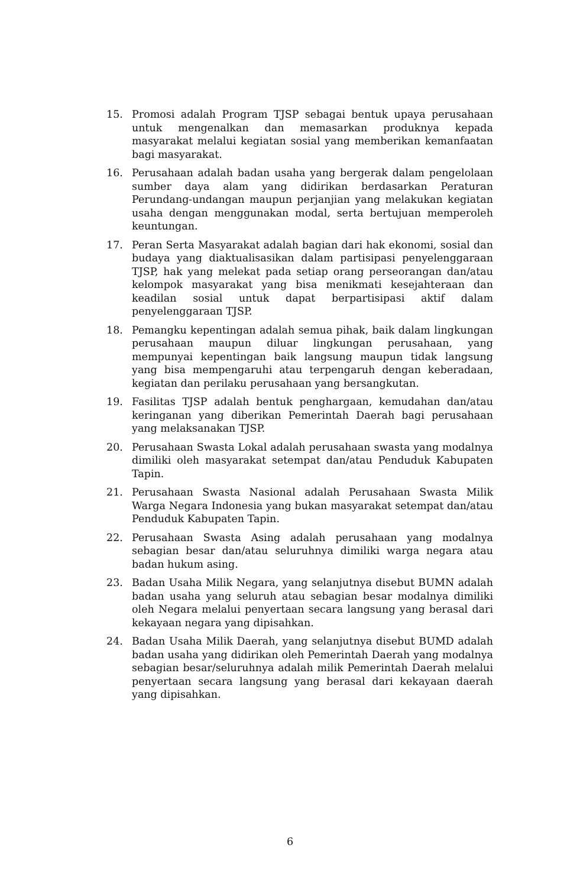15. Promosi adalah Program TJSP sebagai bentuk upaya perusahaan untuk mengenalkan dan memasarkan produknya kepada masyarakat melalui kegiatan sosial yang memberikan kemanfaatan bagi masyarakat.
16. Perusahaan adalah badan usaha yang bergerak dalam pengelolaan sumber daya alam yang didirikan berdasarkan Peraturan Perundang-undangan maupun perjanjian yang melakukan kegiatan usaha dengan menggunakan modal, serta bertujuan memperoleh keuntungan.
17. Peran Serta Masyarakat adalah bagian dari hak ekonomi, sosial dan budaya yang diaktualisasikan dalam partisipasi penyelenggaraan TJSP, hak yang melekat pada setiap orang perseorangan dan/atau kelompok masyarakat yang bisa menikmati kesejahteraan dan keadilan sosial untuk dapat berpartisipasi aktif dalam penyelenggaraan TJSP.
18. Pemangku kepentingan adalah semua pihak, baik dalam lingkungan perusahaan maupun diluar lingkungan perusahaan, yang mempunyai kepentingan baik langsung maupun tidak langsung yang bisa mempengaruhi atau terpengaruh dengan keberadaan, kegiatan dan perilaku perusahaan yang bersangkutan.
19. Fasilitas TJSP adalah bentuk penghargaan, kemudahan dan/atau keringanan yang diberikan Pemerintah Daerah bagi perusahaan yang melaksanakan TJSP.
20. Perusahaan Swasta Lokal adalah perusahaan swasta yang modalnya dimiliki oleh masyarakat setempat dan/atau Penduduk Kabupaten Tapin.
21. Perusahaan Swasta Nasional adalah Perusahaan Swasta Milik Warga Negara Indonesia yang bukan masyarakat setempat dan/atau Penduduk Kabupaten Tapin.
22. Perusahaan Swasta Asing adalah perusahaan yang modalnya sebagian besar dan/atau seluruhnya dimiliki warga negara atau badan hukum asing.
23. Badan Usaha Milik Negara, yang selanjutnya disebut BUMN adalah badan usaha yang seluruh atau sebagian besar modalnya dimiliki oleh Negara melalui penyertaan secara langsung yang berasal dari kekayaan negara yang dipisahkan.
24. Badan Usaha Milik Daerah, yang selanjutnya disebut BUMD adalah badan usaha yang didirikan oleh Pemerintah Daerah yang modalnya sebagian besar/seluruhnya adalah milik Pemerintah Daerah melalui penyertaan secara langsung yang berasal dari kekayaan daerah yang dipisahkan.
6